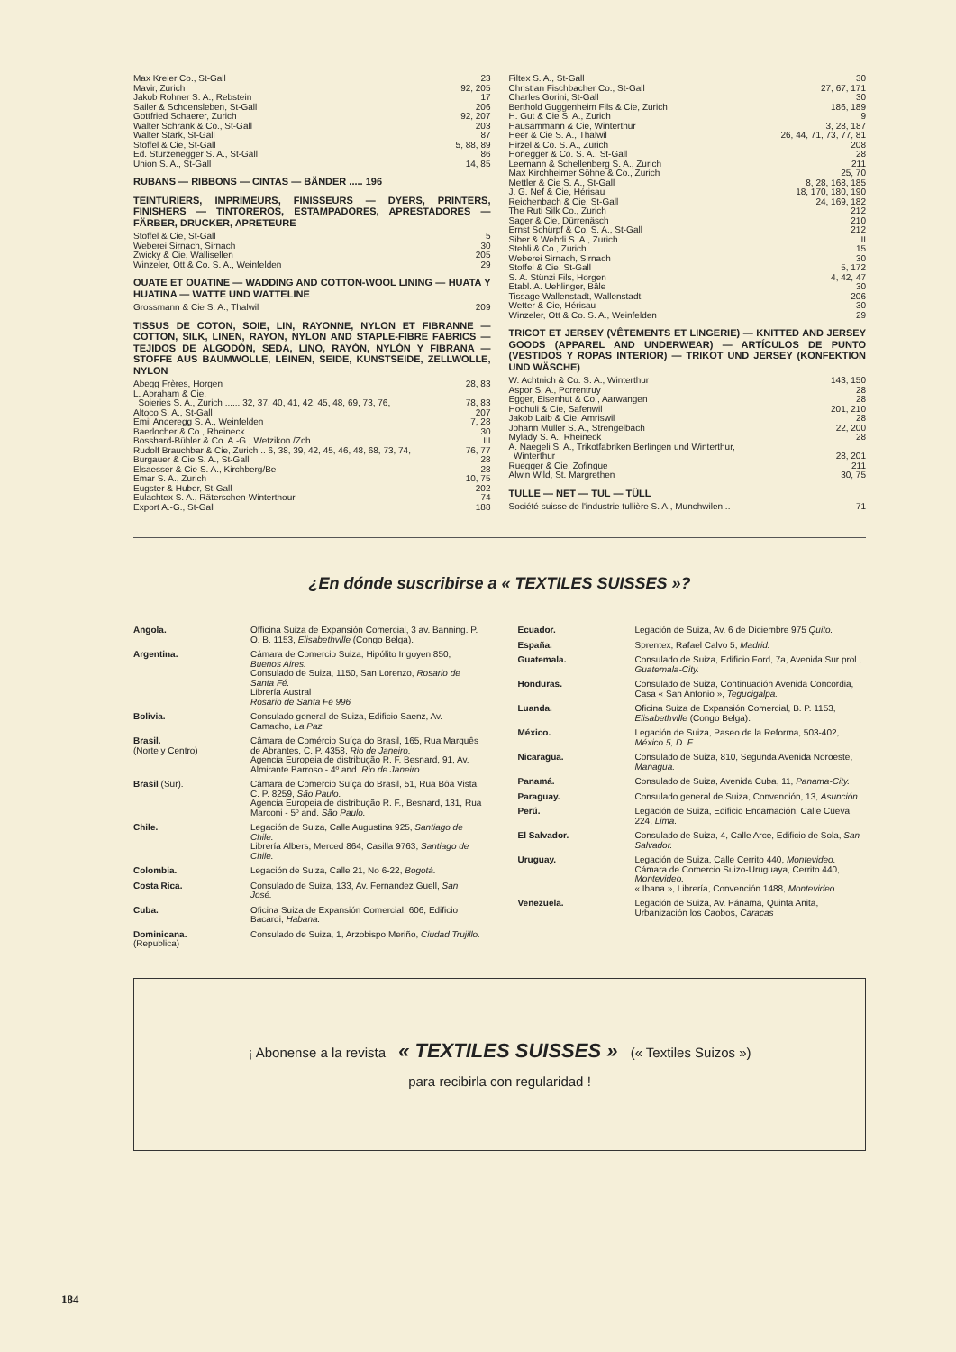| Max Kreier Co., St-Gall | 23 |
| Mavir, Zurich | 92, 205 |
| Jakob Rohner S. A., Rebstein | 17 |
| Sailer & Schoensleben, St-Gall | 206 |
| Gottfried Schaerer, Zurich | 92, 207 |
| Walter Schrank & Co., St-Gall | 203 |
| Walter Stark, St-Gall | 87 |
| Stoffel & Cie, St-Gall | 5, 88, 89 |
| Ed. Sturzenegger S. A., St-Gall | 86 |
| Union S. A., St-Gall | 14, 85 |
RUBANS — RIBBONS — CINTAS — BÄNDER ..... 196
TEINTURIERS, IMPRIMEURS, FINISSEURS — DYERS, PRINTERS, FINISHERS — TINTOREROS, ESTAMPADORES, APRESTADORES — FÄRBER, DRUCKER, APRETEURE
| Stoffel & Cie, St-Gall | 5 |
| Weberei Sirnach, Sirnach | 30 |
| Zwicky & Cie, Wallisellen | 205 |
| Winzeler, Ott & Co. S. A., Weinfelden | 29 |
OUATE ET OUATINE — WADDING AND COTTON-WOOL LINING — HUATA Y HUATINA — WATTE UND WATTELINE
| Grossmann & Cie S. A., Thalwil | 209 |
TISSUS DE COTON, SOIE, LIN, RAYONNE, NYLON ET FIBRANNE — COTTON, SILK, LINEN, RAYON, NYLON AND STAPLE-FIBRE FABRICS — TEJIDOS DE ALGODÓN, SEDA, LINO, RAYÓN, NYLÓN Y FIBRANA — STOFFE AUS BAUMWOLLE, LEINEN, SEIDE, KUNSTSEIDE, ZELLWOLLE, NYLON
| Abegg Frères, Horgen | 28, 83 |
| L. Abraham & Cie, | |
| Soieries S. A., Zurich ...... 32, 37, 40, 41, 42, 45, 48, 69, 73, 76, | 78, 83 |
| Altoco S. A., St-Gall | 207 |
| Emil Anderegg S. A., Weinfelden | 7, 28 |
| Baerlocher & Co., Rheineck | 30 |
| Bosshard-Bühler & Co. A.-G., Wetzikon /Zch | III |
| Rudolf Brauchbar & Cie, Zurich .. 6, 38, 39, 42, 45, 46, 48, 68, 73, 74, | 76, 77 |
| Burgauer & Cie S. A., St-Gall | 28 |
| Elsaesser & Cie S. A., Kirchberg/Be | 28 |
| Emar S. A., Zurich | 10, 75 |
| Eugster & Huber, St-Gall | 202 |
| Eulachtex S. A., Räterschen-Winterthour | 74 |
| Export A.-G., St-Gall | 188 |
| Filtex S. A., St-Gall | 30 |
| Christian Fischbacher Co., St-Gall | 27, 67, 171 |
| Charles Gorini, St-Gall | 30 |
| Berthold Guggenheim Fils & Cie, Zurich | 186, 189 |
| H. Gut & Cie S. A., Zurich | 9 |
| Hausammann & Cie, Winterthur | 3, 28, 187 |
| Heer & Cie S. A., Thalwil | 26, 44, 71, 73, 77, 81 |
| Hirzel & Co. S. A., Zurich | 208 |
| Honegger & Co. S. A., St-Gall | 28 |
| Leemann & Schellenberg S. A., Zurich | 211 |
| Max Kirchheimer Söhne & Co., Zurich | 25, 70 |
| Mettler & Cie S. A., St-Gall | 8, 28, 168, 185 |
| J. G. Nef & Cie, Hérisau | 18, 170, 180, 190 |
| Reichenbach & Cie, St-Gall | 24, 169, 182 |
| The Ruti Silk Co., Zurich | 212 |
| Sager & Cie, Dürrenäsch | 210 |
| Ernst Schürpf & Co. S. A., St-Gall | 212 |
| Siber & Wehrli S. A., Zurich | II |
| Stehli & Co., Zurich | 15 |
| Weberei Sirnach, Sirnach | 30 |
| Stoffel & Cie, St-Gall | 5, 172 |
| S. A. Stünzi Fils, Horgen | 4, 42, 47 |
| Etabl. A. Uehlinger, Bâle | 30 |
| Tissage Wallenstadt, Wallenstadt | 206 |
| Wetter & Cie, Hérisau | 30 |
| Winzeler, Ott & Co. S. A., Weinfelden | 29 |
TRICOT ET JERSEY (VÊTEMENTS ET LINGERIE) — KNITTED AND JERSEY GOODS (APPAREL AND UNDERWEAR) — ARTÍCULOS DE PUNTO (VESTIDOS Y ROPAS INTERIOR) — TRIKOT UND JERSEY (KONFEKTION UND WÄSCHE)
| W. Achtnich & Co. S. A., Winterthur | 143, 150 |
| Aspor S. A., Porrentruy | 28 |
| Egger, Eisenhut & Co., Aarwangen | 28 |
| Hochuli & Cie, Safenwil | 201, 210 |
| Jakob Laib & Cie, Amriswil | 28 |
| Johann Müller S. A., Strengelbach | 22, 200 |
| Mylady S. A., Rheineck | 28 |
| A. Naegeli S. A., Trikotfabriken Berlingen und Winterthur, | |
| Winterthur | 28, 201 |
| Ruegger & Cie, Zofingue | 211 |
| Alwin Wild, St. Margrethen | 30, 75 |
TULLE — NET — TUL — TÜLL
| Société suisse de l'industrie tullière S. A., Munchwilen .. | 71 |
¿En dónde suscribirse a « TEXTILES SUISSES »?
| Angola. | Officina Suiza de Expansión Comercial, 3 av. Banning. P. O. B. 1153, Elisabethville (Congo Belga). |
| Argentina. | Cámara de Comercio Suiza, Hipólito Irigoyen 850, Buenos Aires. Consulado de Suiza, 1150, San Lorenzo, Rosario de Santa Fé. Librería Austral Rosario de Santa Fé 996 |
| Bolivia. | Consulado general de Suiza, Edificio Saenz, Av. Camacho, La Paz. |
| Brasil. (Norte y Centro) | Câmara de Comércio Suíça do Brasil, 165, Rua Marquês de Abrantes, C. P. 4358, Rio de Janeiro. Agencia Europeia de distribução R. F. Besnard, 91, Av. Almirante Barroso - 4º and. Rio de Janeiro. |
| Brasil (Sur). | Câmara de Comercio Suíça do Brasil, 51, Rua Bôa Vista, C. P. 8259, São Paulo. Agencia Europeia de distribução R. F., Besnard, 131, Rua Marconi - 5º and. São Paulo. |
| Chile. | Legación de Suiza, Calle Augustina 925, Santiago de Chile. Librería Albers, Merced 864, Casilla 9763, Santiago de Chile. |
| Colombia. | Legación de Suiza, Calle 21, No 6-22, Bogotá. |
| Costa Rica. | Consulado de Suiza, 133, Av. Fernandez Guell, San José. |
| Cuba. | Oficina Suiza de Expansión Comercial, 606, Edificio Bacardi, Habana. |
| Dominicana. (Republica) | Consulado de Suiza, 1, Arzobispo Meriño, Ciudad Trujillo. |
| Ecuador. | Legación de Suiza, Av. 6 de Diciembre 975 Quito. |
| España. | Sprentex, Rafael Calvo 5, Madrid. |
| Guatemala. | Consulado de Suiza, Edificio Ford, 7a, Avenida Sur prol., Guatemala-City. |
| Honduras. | Consulado de Suiza, Continuación Avenida Concordia, Casa « San Antonio », Tegucigalpa. |
| Luanda. | Oficina Suiza de Expansión Comercial, B. P. 1153, Elisabethville (Congo Belga). |
| México. | Legación de Suiza, Paseo de la Reforma, 503-402, México 5, D. F. |
| Nicaragua. | Consulado de Suiza, 810, Segunda Avenida Noroeste, Managua. |
| Panamá. | Consulado de Suiza, Avenida Cuba, 11, Panama-City. |
| Paraguay. | Consulado general de Suiza, Convención, 13, Asunción. |
| Perú. | Legación de Suiza, Edificio Encarnación, Calle Cueva 224, Lima. |
| El Salvador. | Consulado de Suiza, 4, Calle Arce, Edificio de Sola, San Salvador. |
| Uruguay. | Legación de Suiza, Calle Cerrito 440, Montevideo. Cámara de Comercio Suizo-Uruguaya, Cerrito 440, Montevideo. « Ibana », Librería, Convención 1488, Montevideo. |
| Venezuela. | Legación de Suiza, Av. Pánama, Quinta Anita, Urbanización los Caobos, Caracas |
¡ Abonense a la revista « TEXTILES SUISSES » (« Textiles Suizos »)
para recibirla con regularidad !
184